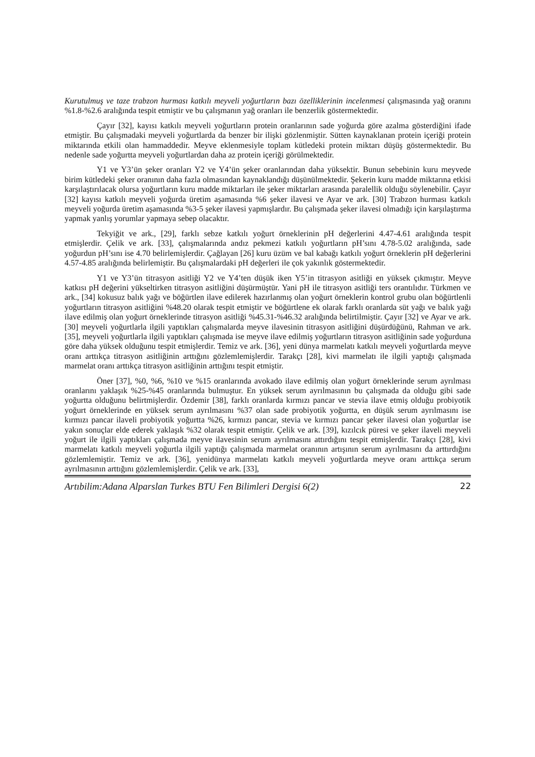Kurutulmuş ve taze trabzon hurması katkılı meyveli yoğurtların bazı özelliklerinin incelenmesi çalışmasında yağ oranını %1.8-%2.6 aralığında tespit etmiştir ve bu çalışmanın yağ oranları ile benzerlik göstermektedir.
Çayır [32], kayısı katkılı meyveli yoğurtların protein oranlarının sade yoğurda göre azalma gösterdiğini ifade etmiştir. Bu çalışmadaki meyveli yoğurtlarda da benzer bir ilişki gözlenmiştir. Sütten kaynaklanan protein içeriği protein miktarında etkili olan hammaddedir. Meyve eklenmesiyle toplam kütledeki protein miktarı düşüş göstermektedir. Bu nedenle sade yoğurtta meyveli yoğurtlardan daha az protein içeriği görülmektedir.
Y1 ve Y3’ün şeker oranları Y2 ve Y4’ün şeker oranlarından daha yüksektir. Bunun sebebinin kuru meyvede birim kütledeki şeker oranının daha fazla olmasından kaynaklandığı düşünülmektedir. Şekerin kuru madde miktarına etkisi karşılaştırılacak olursa yoğurtların kuru madde miktarları ile şeker miktarları arasında paralellik olduğu söylenebilir. Çayır [32] kayısı katkılı meyveli yoğurda üretim aşamasında %6 şeker ilavesi ve Ayar ve ark. [30] Trabzon hurması katkılı meyveli yoğurda üretim aşamasında %3-5 şeker ilavesi yapmışlardır. Bu çalışmada şeker ilavesi olmadığı için karşılaştırma yapmak yanlış yorumlar yapmaya sebep olacaktır.
Tekyiğit ve ark., [29], farklı sebze katkılı yoğurt örneklerinin pH değerlerini 4.47-4.61 aralığında tespit etmişlerdir. Çelik ve ark. [33], çalışmalarında andız pekmezi katkılı yoğurtların pH’sını 4.78-5.02 aralığında, sade yoğurdun pH’sını ise 4.70 belirlemişlerdir. Çağlayan [26] kuru üzüm ve bal kabağı katkılı yoğurt örneklerin pH değerlerini 4.57-4.85 aralığında belirlemiştir. Bu çalışmalardaki pH değerleri ile çok yakınlık göstermektedir.
Y1 ve Y3’ün titrasyon asitliği Y2 ve Y4’ten düşük iken Y5’in titrasyon asitliği en yüksek çıkmıştır. Meyve katkısı pH değerini yükseltirken titrasyon asitliğini düşürmüştür. Yani pH ile titrasyon asitliği ters orantılıdır. Türkmen ve ark., [34] kokusuz balık yağı ve böğürtlen ilave edilerek hazırlanmış olan yoğurt örneklerin kontrol grubu olan böğürtlenli yoğurtların titrasyon asitliğini %48.20 olarak tespit etmiştir ve böğürtlene ek olarak farklı oranlarda süt yağı ve balık yağı ilave edilmiş olan yoğurt örneklerinde titrasyon asitliği %45.31-%46.32 aralığında belirtilmiştir. Çayır [32] ve Ayar ve ark. [30] meyveli yoğurtlarla ilgili yaptıkları çalışmalarda meyve ilavesinin titrasyon asitliğini düşürdüğünü, Rahman ve ark. [35], meyveli yoğurtlarla ilgili yaptıkları çalışmada ise meyve ilave edilmiş yoğurtların titrasyon asitliğinin sade yoğurduna göre daha yüksek olduğunu tespit etmişlerdir. Temiz ve ark. [36], yeni dünya marmelatı katkılı meyveli yoğurtlarda meyve oranı arttıkça titrasyon asitliğinin arttığını gözlemlemişlerdir. Tarakçı [28], kivi marmelatı ile ilgili yaptığı çalışmada marmelat oranı arttıkça titrasyon asitliğinin arttığını tespit etmiştir.
Öner [37], %0, %6, %10 ve %15 oranlarında avokado ilave edilmiş olan yoğurt örneklerinde serum ayrılması oranlarını yaklaşık %25-%45 oranlarında bulmuştur. En yüksek serum ayrılmasının bu çalışmada da olduğu gibi sade yoğurtta olduğunu belirtmişlerdir. Özdemir [38], farklı oranlarda kırmızı pancar ve stevia ilave etmiş olduğu probiyotik yoğurt örneklerinde en yüksek serum ayrılmasını %37 olan sade probiyotik yoğurtta, en düşük serum ayrılmasını ise kırmızı pancar ilaveli probiyotik yoğurtta %26, kırmızı pancar, stevia ve kırmızı pancar şeker ilavesi olan yoğurtlar ise yakın sonuçlar elde ederek yaklaşık %32 olarak tespit etmiştir. Çelik ve ark. [39], kızılcık püresi ve şeker ilaveli meyveli yoğurt ile ilgili yaptıkları çalışmada meyve ilavesinin serum ayrılmasını attırdığını tespit etmişlerdir. Tarakçı [28], kivi marmelatı katkılı meyveli yoğurtla ilgili yaptığı çalışmada marmelat oranının artışının serum ayrılmasını da arttırdığını gözlemlemiştir. Temiz ve ark. [36], yenidünya marmelatı katkılı meyveli yoğurtlarda meyve oranı arttıkça serum ayrılmasının arttığını gözlemlemişlerdir. Çelik ve ark. [33],
Artıbilim:Adana Alparslan Turkes BTU Fen Bilimleri Dergisi 6(2) 22